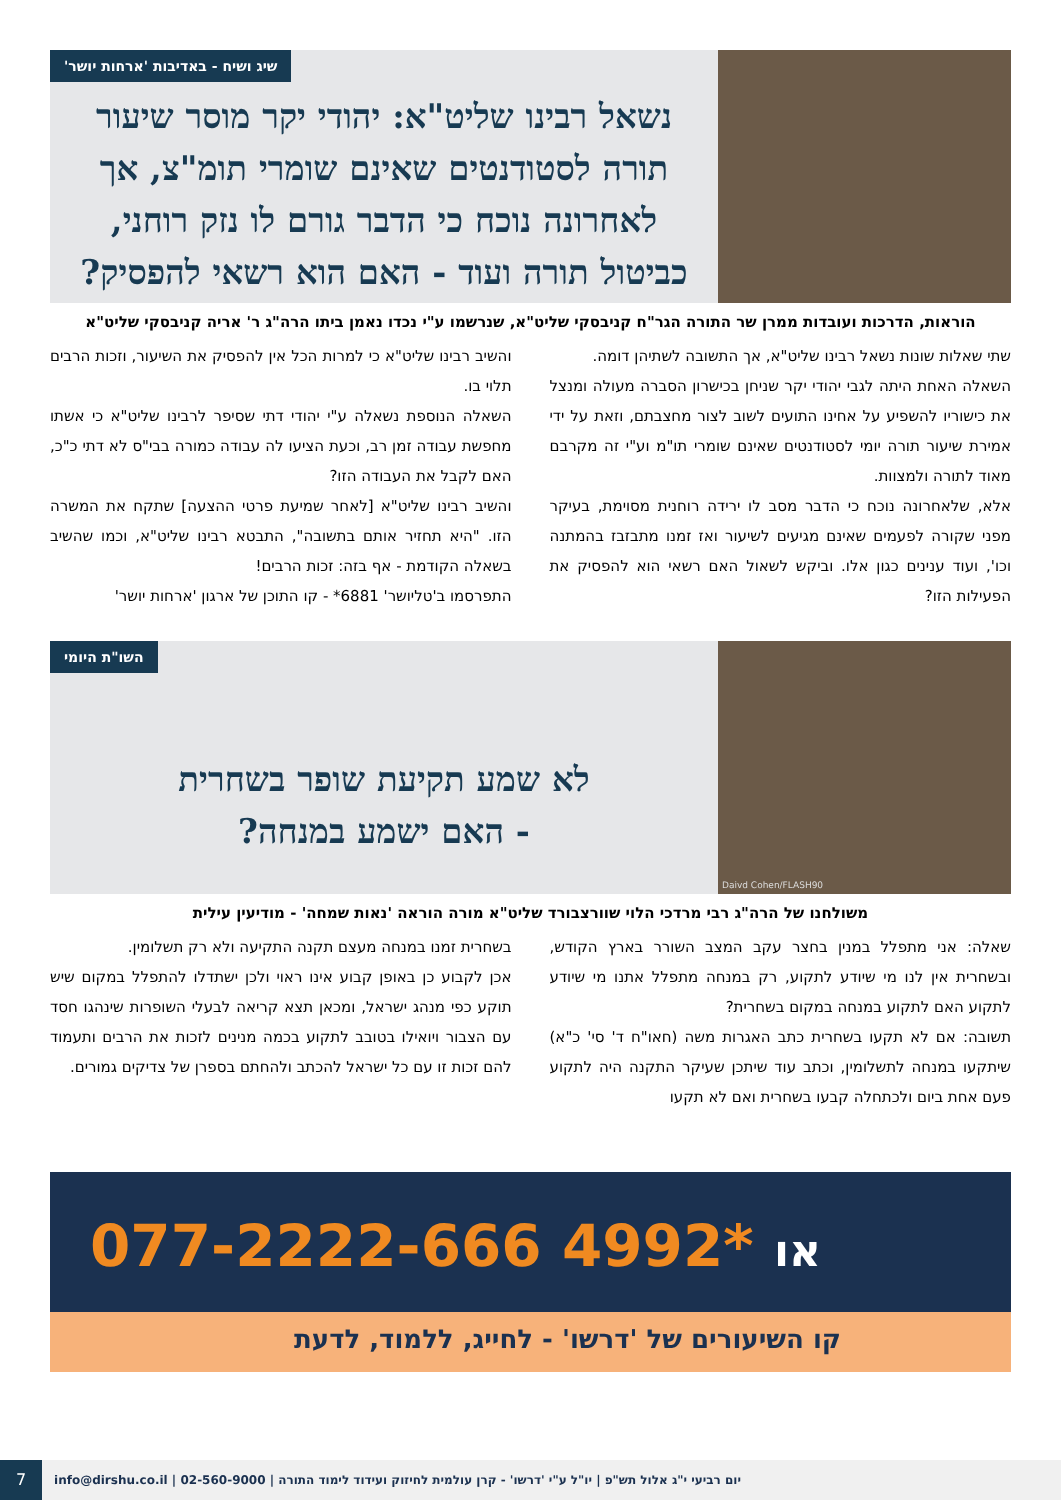שיג ושיח - באדיבות 'ארחות יושר'
נשאל רבינו שליט"א: יהודי יקר מוסר שיעור תורה לסטודנטים שאינם שומרי תומ"צ, אך לאחרונה נוכח כי הדבר גורם לו נזק רוחני, כביטול תורה ועוד - האם הוא רשאי להפסיק?
הוראות, הדרכות ועובדות ממרן שר התורה הגר"ח קניבסקי שליט"א, שנרשמו ע"י נכדו נאמן ביתו הרה"ג ר' אריה קניבסקי שליט"א
שתי שאלות שונות נשאל רבינו שליט"א, אך התשובה לשתיהן דומה.
השאלה האחת היתה לגבי יהודי יקר שניחן בכישרון הסברה מעולה ומנצל את כישוריו להשפיע על אחינו התועים לשוב לצור מחצבתם, וזאת על ידי אמירת שיעור תורה יומי לסטודנטים שאינם שומרי תו"מ וע"י זה מקרבם מאוד לתורה ולמצוות.
אלא, שלאחרונה נוכח כי הדבר מסב לו ירידה רוחנית מסוימת, בעיקר מפני שקורה לפעמים שאינם מגיעים לשיעור ואז זמנו מתבזבז בהמתנה וכו', ועוד ענינים כגון אלו. וביקש לשאול האם רשאי הוא להפסיק את הפעילות הזו?
והשיב רבינו שליט"א כי למרות הכל אין להפסיק את השיעור, וזכות הרבים תלוי בו.
השאלה הנוספת נשאלה ע"י יהודי דתי שסיפר לרבינו שליט"א כי אשתו מחפשת עבודה זמן רב, וכעת הציעו לה עבודה כמורה בבי"ס לא דתי כ"כ, האם לקבל את העבודה הזו?
והשיב רבינו שליט"א [לאחר שמיעת פרטי ההצעה] שתקח את המשרה הזו. "היא תחזיר אותם בתשובה", התבטא רבינו שליט"א, וכמו שהשיב בשאלה הקודמת - אף בזה: זכות הרבים!
התפרסמו ב'טליושר' 6881* - קו התוכן של ארגון 'ארחות יושר'
Daivd Cohen/FLASH90
השו"ת היומי
לא שמע תקיעת שופר בשחרית
- האם ישמע במנחה?
משולחנו של הרה"ג רבי מרדכי הלוי שוורצבורד שליט"א מורה הוראה 'נאות שמחה' - מודיעין עילית
שאלה: אני מתפלל במנין בחצר עקב המצב השורר בארץ הקודש, ובשחרית אין לנו מי שיודע לתקוע, רק במנחה מתפלל אתנו מי שיודע לתקוע האם לתקוע במנחה במקום בשחרית?
תשובה: אם לא תקעו בשחרית כתב האגרות משה (חאו"ח ד' סי' כ"א) שיתקעו במנחה לתשלומין, וכתב עוד שיתכן שעיקר התקנה היה לתקוע פעם אחת ביום ולכתחלה קבעו בשחרית ואם לא תקעו
בשחרית זמנו במנחה מעצם תקנה התקיעה ולא רק תשלומין.
אכן לקבוע כן באופן קבוע אינו ראוי ולכן ישתדלו להתפלל במקום שיש תוקע כפי מנהג ישראל, ומכאן תצא קריאה לבעלי השופרות שינהגו חסד עם הצבור ויואילו בטובב לתקוע בכמה מנינים לזכות את הרבים ותעמוד להם זכות זו עם כל ישראל להכתב ולהחתם בספרן של צדיקים גמורים.
077-2222-666 או *4992
קו השיעורים של 'דרשו' - לחייג, ללמוד, לדעת
יום רביעי י"ג אלול תש"פ | יו"ל ע"י 'דרשו' - קרן עולמית לחיזוק ועידוד לימוד התורה | 02-560-9000 | info@dirshu.co.il
7